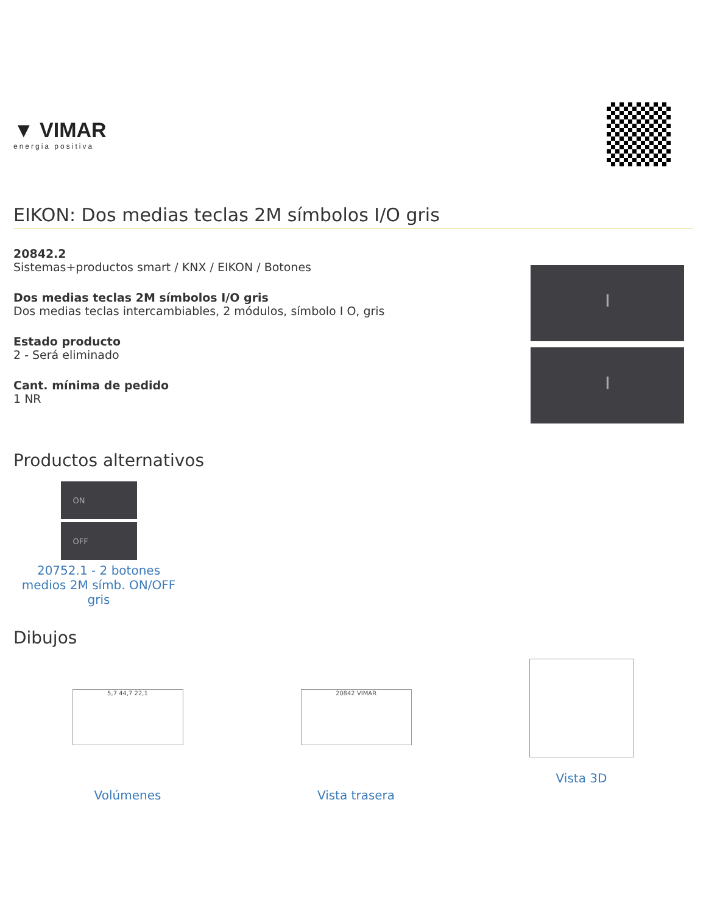▼ VIMAR
energia positiva
EIKON: Dos medias teclas 2M símbolos I/O gris
20842.2
Sistemas+productos smart / KNX / EIKON / Botones
Dos medias teclas 2M símbolos I/O gris
Dos medias teclas intercambiables, 2 módulos, símbolo I O, gris
Estado producto
2 - Será eliminado
Cant. mínima de pedido
1 NR
⏽
⏽
Productos alternativos
ON
OFF
20752.1 - 2 botones medios 2M símb. ON/OFF gris
Dibujos
5,7 44,7 22,1
Volúmenes
20842 VIMAR
Vista trasera
Vista 3D